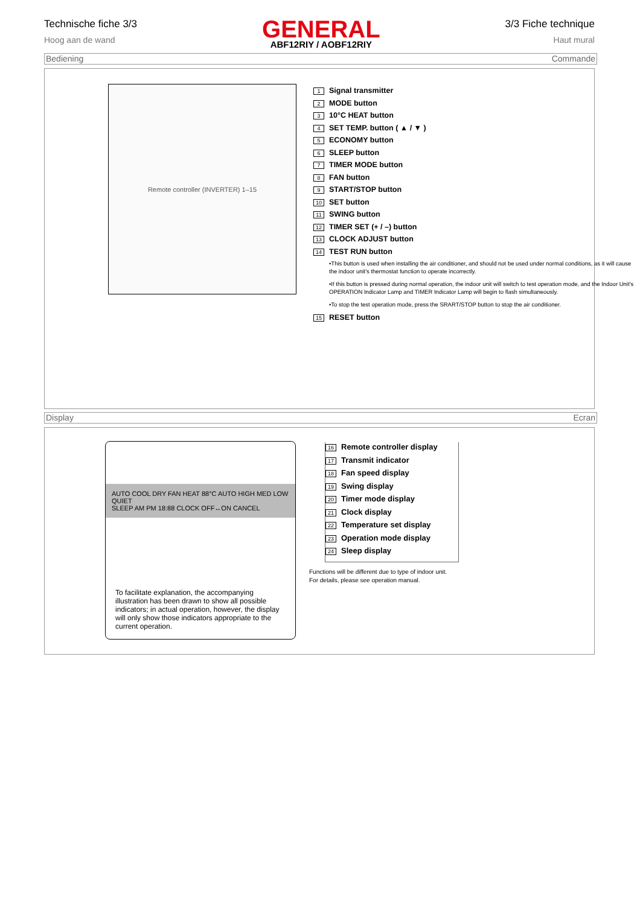Technische fiche 3/3
Hoog aan de wand
GENERAL
ABF12RIY / AOBF12RIY
3/3 Fiche technique
Haut mural
Bediening Commande
Remote controller (INVERTER) 1–15
1 Signal transmitter
2 MODE button
3 10°C HEAT button
4 SET TEMP. button ( ▲ / ▼ )
5 ECONOMY button
6 SLEEP button
7 TIMER MODE button
8 FAN button
9 START/STOP button
10 SET button
11 SWING button
12 TIMER SET (+ / –) button
13 CLOCK ADJUST button
14 TEST RUN button
•This button is used when installing the air conditioner, and should not be used under normal conditions, as it will cause the indoor unit's thermostat function to operate incorrectly.
•If this button is pressed during normal operation, the indoor unit will switch to test operation mode, and the Indoor Unit's OPERATION Indicator Lamp and TIMER Indicator Lamp will begin to flash simultaneously.
•To stop the test operation mode, press the SRART/STOP button to stop the air conditioner.
15 RESET button
Display Ecran
AUTO COOL DRY FAN HEAT 88°C AUTO HIGH MED LOW QUIET
SLEEP AM PM 18:88 CLOCK OFF↔ON CANCEL
To facilitate explanation, the accompanying illustration has been drawn to show all possible indicators; in actual operation, however, the display will only show those indicators appropriate to the current operation.
16 Remote controller display
17 Transmit indicator
18 Fan speed display
19 Swing display
20 Timer mode display
21 Clock display
22 Temperature set display
23 Operation mode display
24 Sleep display
Functions will be different due to type of indoor unit.
For details, please see operation manual.